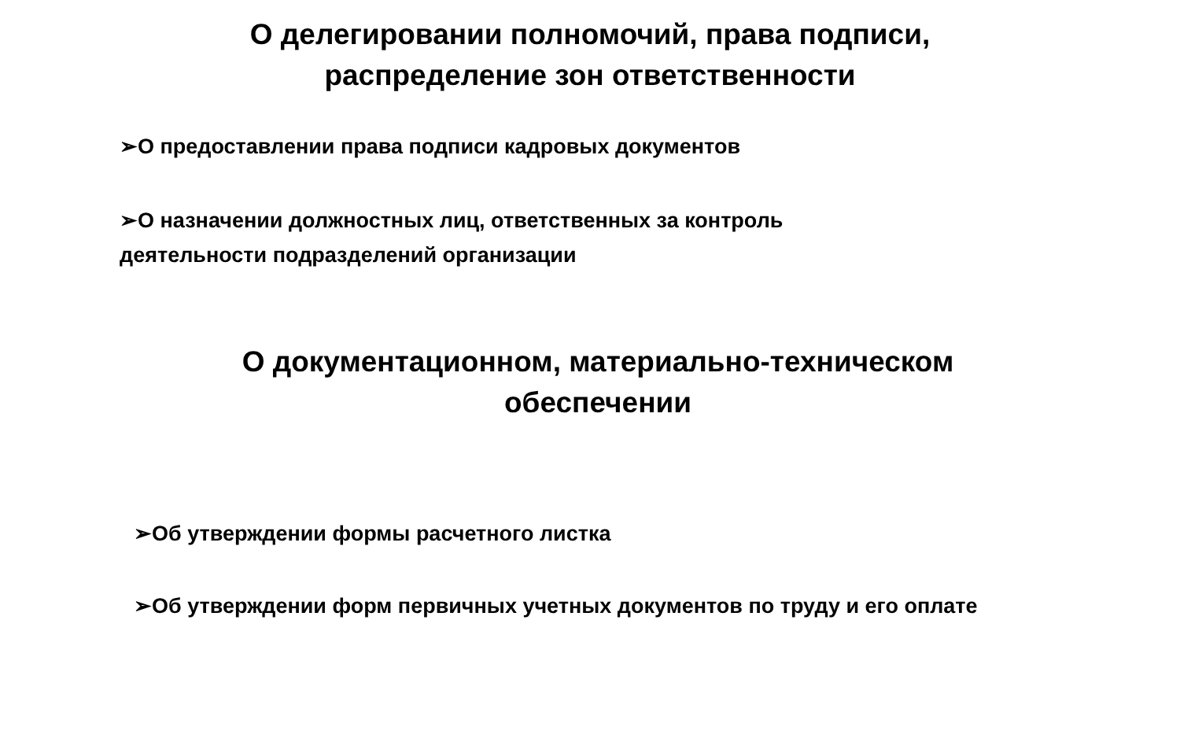О делегировании полномочий, права подписи,
распределение зон ответственности
➢О предоставлении права подписи кадровых документов
➢О назначении должностных лиц, ответственных за контроль
деятельности подразделений организации
О документационном, материально-техническом
обеспечении
➢Об утверждении формы расчетного листка
➢Об утверждении форм первичных учетных документов по труду и его оплате